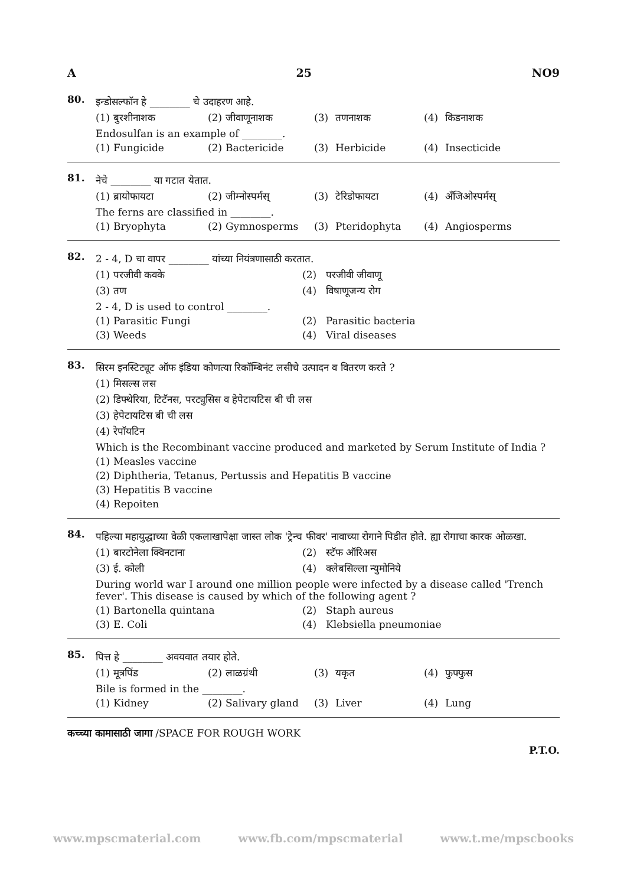A 25 NO9
80.
इन्डोसल्फॉन हे ________ चे उदाहरण आहे.
(1) बुरशीनाशक (2) जीवाणूनाशक (3) तणनाशक (4) किडनाशक
Endosulfan is an example of ________.
(1) Fungicide (2) Bactericide (3) Herbicide (4) Insecticide
81.
नेचे ________ या गटात येतात.
(1) ब्रायोफायटा (2) जीम्नोस्पर्मस् (3) टेरिडोफायटा (4) अँजिओस्पर्मस्
The ferns are classified in ________.
(1) Bryophyta (2) Gymnosperms (3) Pteridophyta (4) Angiosperms
82.
2 - 4, D चा वापर ________ यांच्या नियंत्रणासाठी करतात.
(1) परजीवी कवके (2) परजीवी जीवाणू
(3) तण (4) विषाणूजन्य रोग
2 - 4, D is used to control ________.
(1) Parasitic Fungi (2) Parasitic bacteria
(3) Weeds (4) Viral diseases
83.
सिरम इनस्टिट्यूट ऑफ इंडिया कोणत्या रिकॉम्बिनंट लसीचे उत्पादन व वितरण करते ?
(1) मिसल्स लस
(2) डिफ्थेरिया, टिटॅनस, परट्युसिस व हेपेटायटिस बी ची लस
(3) हेपेटायटिस बी ची लस
(4) रेपॉयटिन
Which is the Recombinant vaccine produced and marketed by Serum Institute of India ?
(1) Measles vaccine
(2) Diphtheria, Tetanus, Pertussis and Hepatitis B vaccine
(3) Hepatitis B vaccine
(4) Repoiten
84.
पहिल्या महायुद्धाच्या वेळी एकलाखापेक्षा जास्त लोक 'ट्रेन्च फीवर' नावाच्या रोगाने पिडीत होते. ह्या रोगाचा कारक ओळखा.
(1) बारटोनेला क्विनटाना (2) स्टॅफ ऑरिअस
(3) ई. कोली (4) क्लेबसिल्ला न्युमोनिये
During world war I around one million people were infected by a disease called 'Trench fever'. This disease is caused by which of the following agent ?
(1) Bartonella quintana (2) Staph aureus
(3) E. Coli (4) Klebsiella pneumoniae
85.
पित्त हे ________ अवयवात तयार होते.
(1) मूत्रपिंड (2) लाळग्रंथी (3) यकृत (4) फुफ्फुस
Bile is formed in the ________.
(1) Kidney (2) Salivary gland (3) Liver (4) Lung
कच्च्या कामासाठी जागा /SPACE FOR ROUGH WORK
P.T.O.
www.mpscmaterial.com www.fb.com/mpscmaterial www.t.me/mpscbooks